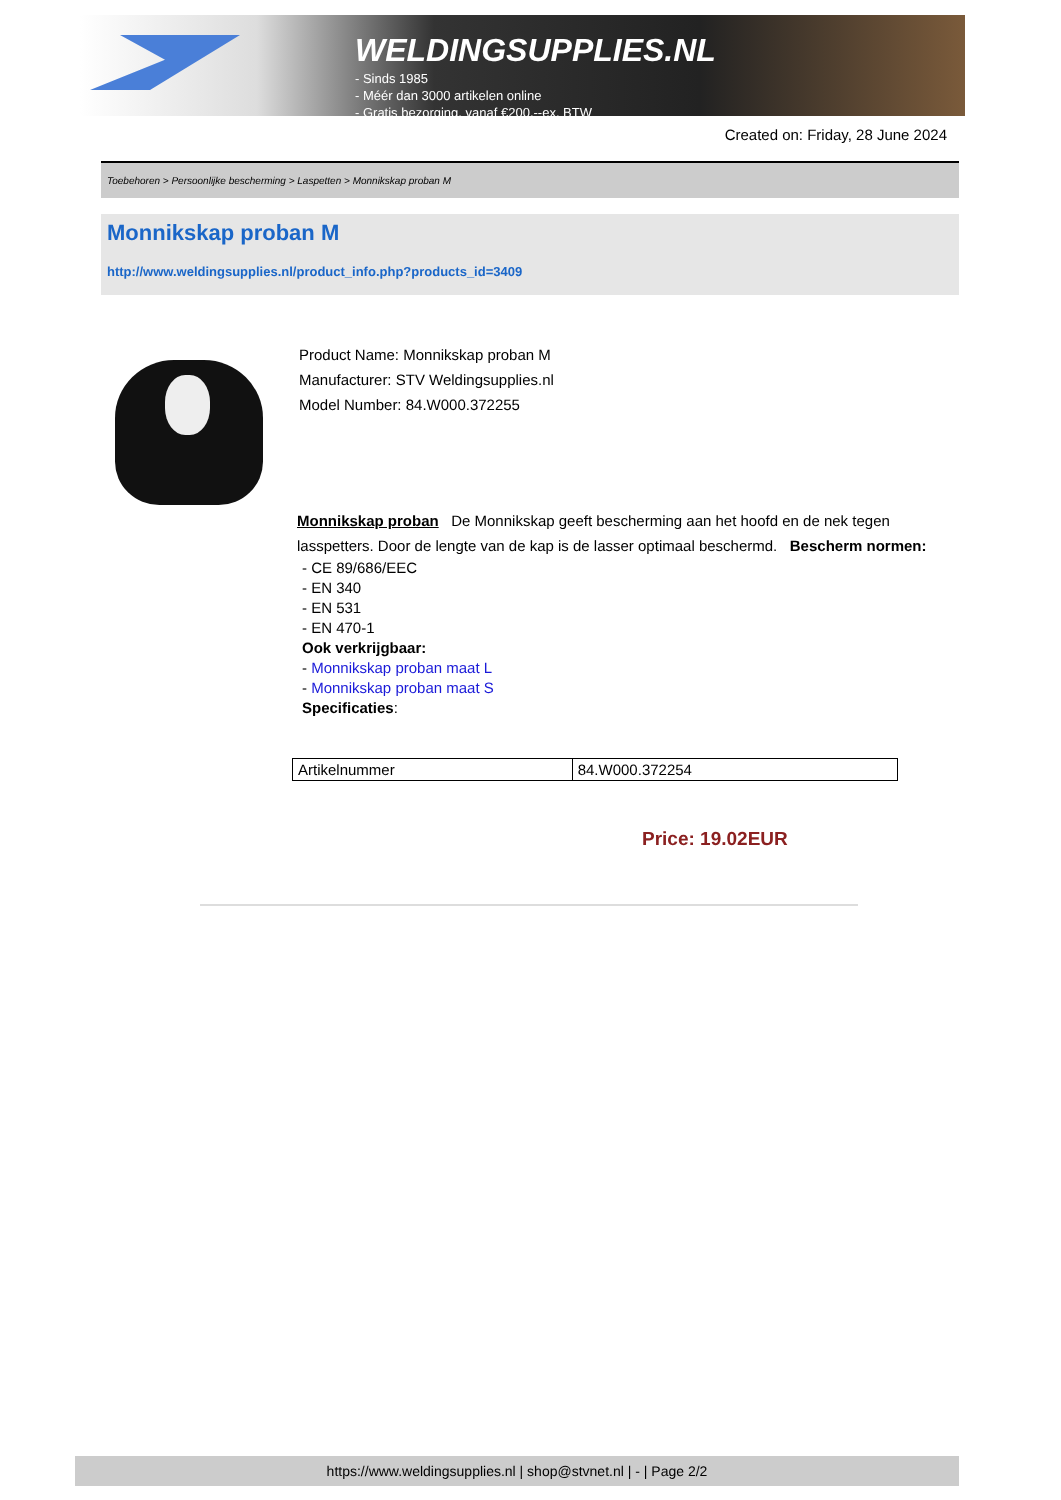WELDINGSUPPLIES.NL
- Sinds 1985
- Méér dan 3000 artikelen online
- Gratis bezorging, vanaf €200,--ex. BTW
Created on: Friday, 28 June 2024
Toebehoren > Persoonlijke bescherming > Laspetten > Monnikskap proban M
Monnikskap proban M
http://www.weldingsupplies.nl/product_info.php?products_id=3409
Product Name: Monnikskap proban M
Manufacturer: STV Weldingsupplies.nl
Model Number: 84.W000.372255
Monnikskap proban De Monnikskap geeft bescherming aan het hoofd en de nek tegen lasspetters. Door de lengte van de kap is de lasser optimaal beschermd. Bescherm normen:
- CE 89/686/EEC
- EN 340
- EN 531
- EN 470-1
Ook verkrijgbaar:
- Monnikskap proban maat L
- Monnikskap proban maat S
Specificaties:
| Artikelnummer | 84.W000.372254 |
Price: 19.02EUR
https://www.weldingsupplies.nl | shop@stvnet.nl | - | Page 2/2